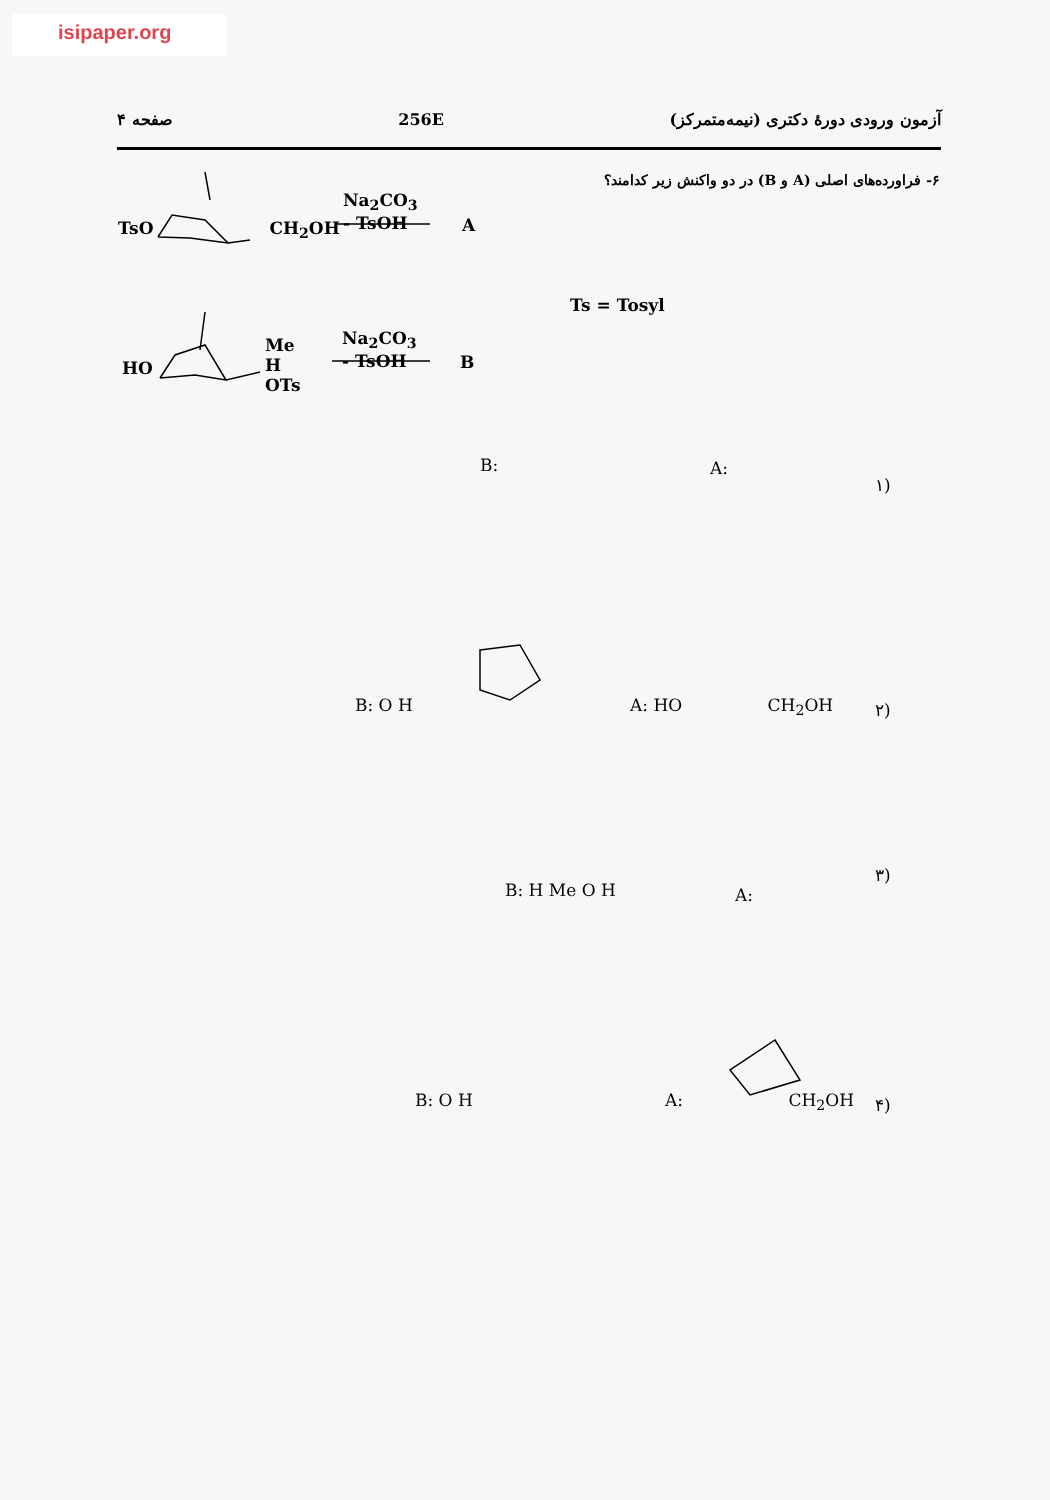isipaper.org
صفحه ۴ 256E آزمون ورودی دورهٔ دکتری (نیمه‌متمرکز)
۶- فراورده‌های اصلی (A و B) در دو واکنش زیر کدامند؟
TsO CH<sub>2</sub>OH
Na<sub>2</sub>CO<sub>3</sub>
- TsOH
A
Ts = Tosyl
HO
Me
H
OTs
Na<sub>2</sub>CO<sub>3</sub>
- TsOH
B
۱)
A:
B:
۲)
A: HO CH<sub>2</sub>OH
B: O H
۳)
A:
B: H Me O H
۴)
A: CH<sub>2</sub>OH
B: O H